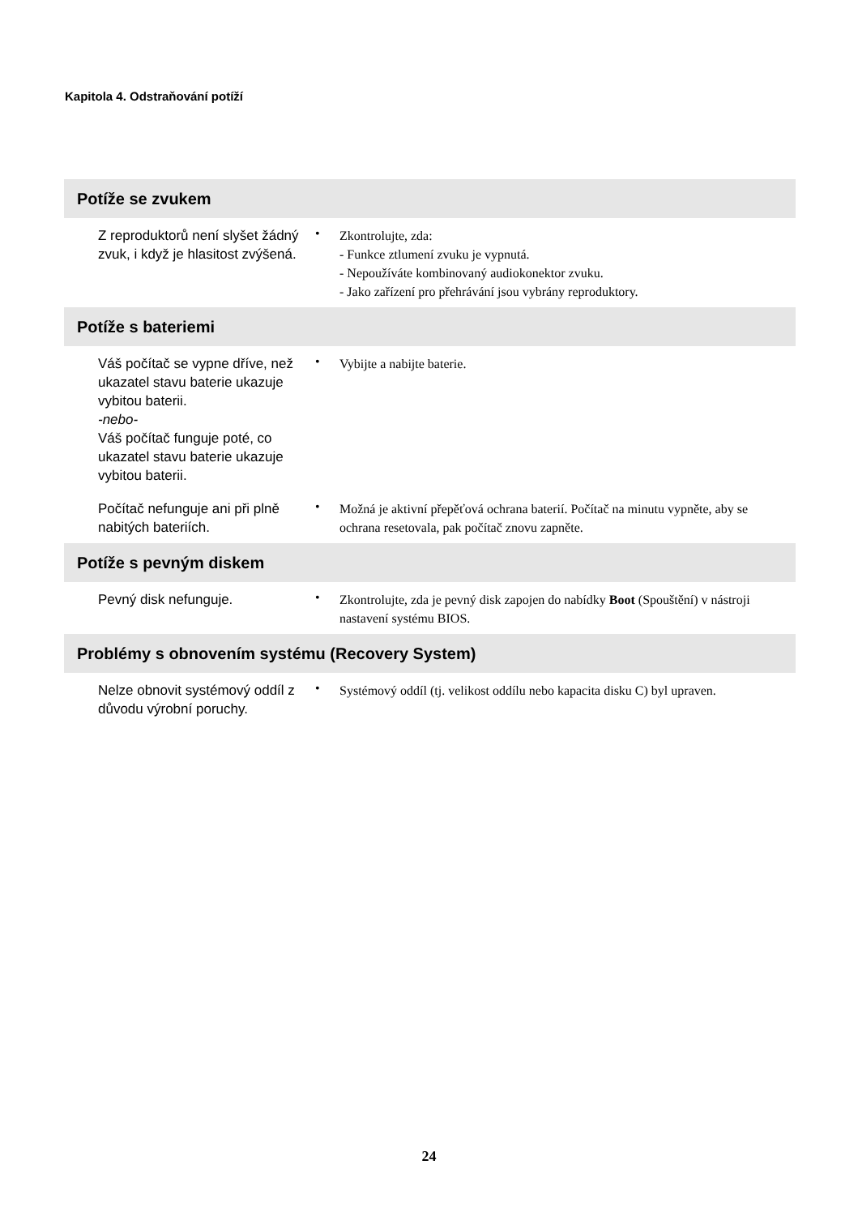Kapitola 4. Odstraňování potíží
| Potíže se zvukem | | |
| --- | --- | --- |
| Z reproduktorů není slyšet žádný zvuk, i když je hlasitost zvýšená. | • | Zkontrolujte, zda: - Funkce ztlumení zvuku je vypnutá. - Nepoužíváte kombinovaný audiokonektor zvuku. - Jako zařízení pro přehrávání jsou vybrány reproduktory. |
| Potíže s bateriemi | | |
| Váš počítač se vypne dříve, než ukazatel stavu baterie ukazuje vybitou baterii. -nebo- Váš počítač funguje poté, co ukazatel stavu baterie ukazuje vybitou baterii. | • | Vybijte a nabijte baterie. |
| Počítač nefunguje ani při plně nabitých bateriích. | • | Možná je aktivní přepěťová ochrana baterií. Počítač na minutu vypněte, aby se ochrana resetovala, pak počítač znovu zapněte. |
| Potíže s pevným diskem | | |
| Pevný disk nefunguje. | • | Zkontrolujte, zda je pevný disk zapojen do nabídky Boot (Spouštění) v nástroji nastavení systému BIOS. |
| Problémy s obnovením systému (Recovery System) | | |
| Nelze obnovit systémový oddíl z důvodu výrobní poruchy. | • | Systémový oddíl (tj. velikost oddílu nebo kapacita disku C) byl upraven. |
24